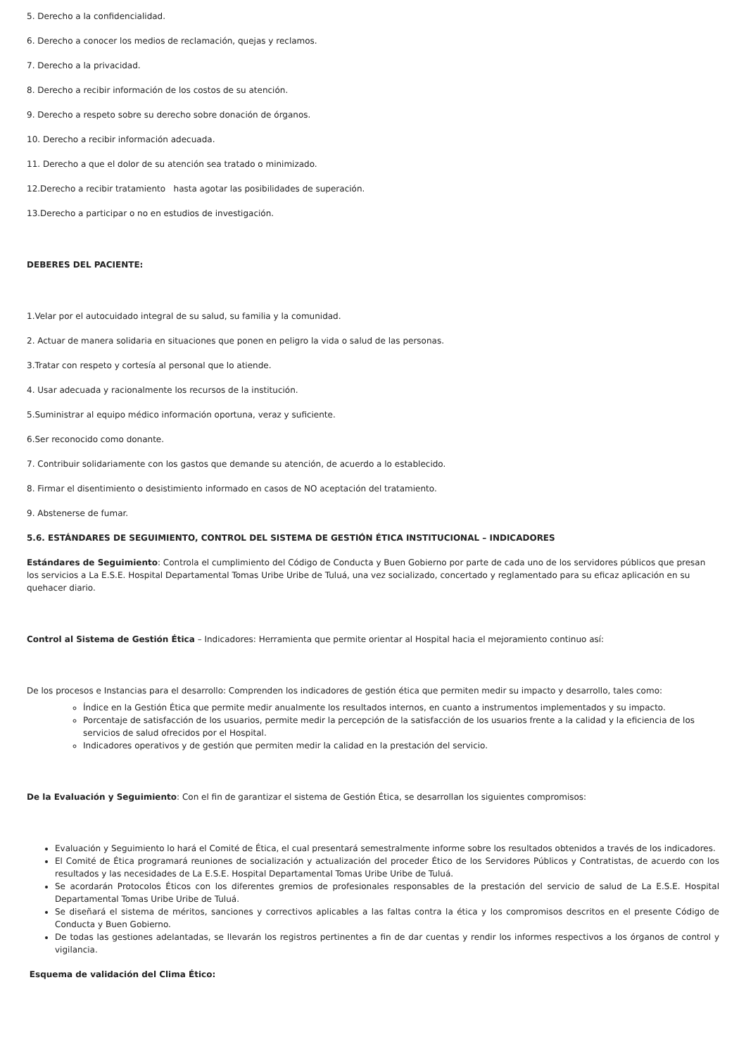5. Derecho a la confidencialidad.
6. Derecho a conocer los medios de reclamación, quejas y reclamos.
7. Derecho a la privacidad.
8. Derecho a recibir información de los costos de su atención.
9. Derecho a respeto sobre su derecho sobre donación de órganos.
10. Derecho a recibir información adecuada.
11. Derecho a que el dolor de su atención sea tratado o minimizado.
12.Derecho a recibir tratamiento hasta agotar las posibilidades de superación.
13.Derecho a participar o no en estudios de investigación.
DEBERES DEL PACIENTE:
1.Velar por el autocuidado integral de su salud, su familia y la comunidad.
2. Actuar de manera solidaria en situaciones que ponen en peligro la vida o salud de las personas.
3.Tratar con respeto y cortesía al personal que lo atiende.
4. Usar adecuada y racionalmente los recursos de la institución.
5.Suministrar al equipo médico información oportuna, veraz y suficiente.
6.Ser reconocido como donante.
7. Contribuir solidariamente con los gastos que demande su atención, de acuerdo a lo establecido.
8. Firmar el disentimiento o desistimiento informado en casos de NO aceptación del tratamiento.
9. Abstenerse de fumar.
5.6. ESTÁNDARES DE SEGUIMIENTO, CONTROL DEL SISTEMA DE GESTIÓN ÉTICA INSTITUCIONAL – INDICADORES
Estándares de Seguimiento: Controla el cumplimiento del Código de Conducta y Buen Gobierno por parte de cada uno de los servidores públicos que presan los servicios a La E.S.E. Hospital Departamental Tomas Uribe Uribe de Tuluá, una vez socializado, concertado y reglamentado para su eficaz aplicación en su quehacer diario.
Control al Sistema de Gestión Ética – Indicadores: Herramienta que permite orientar al Hospital hacia el mejoramiento continuo así:
De los procesos e Instancias para el desarrollo: Comprenden los indicadores de gestión ética que permiten medir su impacto y desarrollo, tales como:
Índice en la Gestión Ética que permite medir anualmente los resultados internos, en cuanto a instrumentos implementados y su impacto.
Porcentaje de satisfacción de los usuarios, permite medir la percepción de la satisfacción de los usuarios frente a la calidad y la eficiencia de los servicios de salud ofrecidos por el Hospital.
Indicadores operativos y de gestión que permiten medir la calidad en la prestación del servicio.
De la Evaluación y Seguimiento: Con el fin de garantizar el sistema de Gestión Ética, se desarrollan los siguientes compromisos:
Evaluación y Seguimiento lo hará el Comité de Ética, el cual presentará semestralmente informe sobre los resultados obtenidos a través de los indicadores.
El Comité de Ética programará reuniones de socialización y actualización del proceder Ético de los Servidores Públicos y Contratistas, de acuerdo con los resultados y las necesidades de La E.S.E. Hospital Departamental Tomas Uribe Uribe de Tuluá.
Se acordarán Protocolos Éticos con los diferentes gremios de profesionales responsables de la prestación del servicio de salud de La E.S.E. Hospital Departamental Tomas Uribe Uribe de Tuluá.
Se diseñará el sistema de méritos, sanciones y correctivos aplicables a las faltas contra la ética y los compromisos descritos en el presente Código de Conducta y Buen Gobierno.
De todas las gestiones adelantadas, se llevarán los registros pertinentes a fin de dar cuentas y rendir los informes respectivos a los órganos de control y vigilancia.
Esquema de validación del Clima Ético: